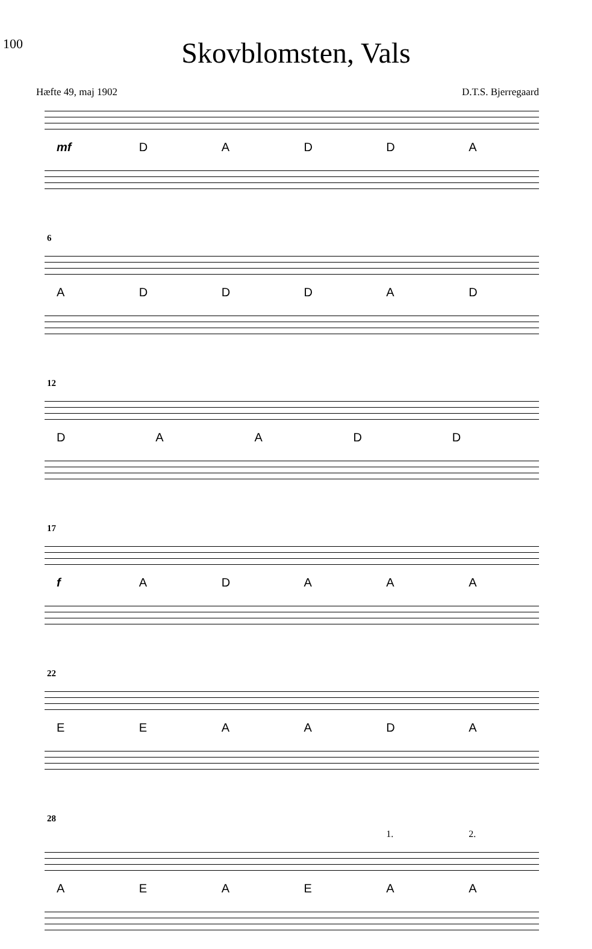100
Skovblomsten, Vals
Hæfte 49, maj 1902 D.T.S. Bjerregaard
mf DADDA
6
ADDDAD
12
DAADD
17
fADAAA
22
EEAADA
28
1. 2.
AEAEAA